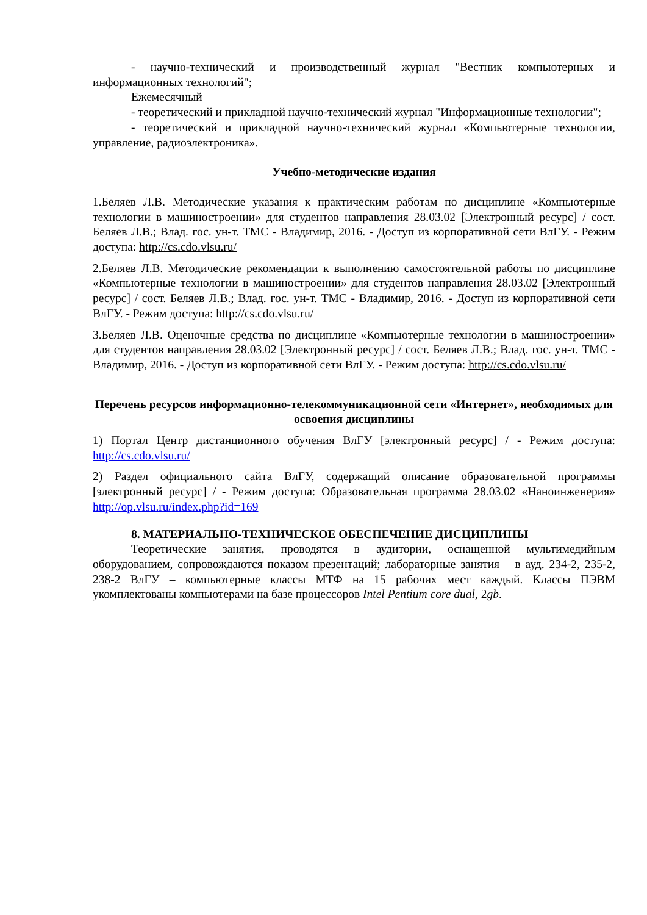- научно-технический и производственный журнал "Вестник компьютерных и информационных технологий";
Ежемесячный
- теоретический и прикладной научно-технический журнал "Информационные технологии";
- теоретический и прикладной научно-технический журнал «Компьютерные технологии, управление, радиоэлектроника».
Учебно-методические издания
1.Беляев Л.В. Методические указания к практическим работам по дисциплине «Компьютерные технологии в машиностроении» для студентов направления 28.03.02 [Электронный ресурс] / сост. Беляев Л.В.; Влад. гос. ун-т. ТМС - Владимир, 2016. - Доступ из корпоративной сети ВлГУ. - Режим доступа: http://cs.cdo.vlsu.ru/
2.Беляев Л.В. Методические рекомендации к выполнению самостоятельной работы по дисциплине «Компьютерные технологии в машиностроении» для студентов направления 28.03.02 [Электронный ресурс] / сост. Беляев Л.В.; Влад. гос. ун-т. ТМС - Владимир, 2016. - Доступ из корпоративной сети ВлГУ. - Режим доступа: http://cs.cdo.vlsu.ru/
3.Беляев Л.В. Оценочные средства по дисциплине «Компьютерные технологии в машиностроении» для студентов направления 28.03.02 [Электронный ресурс] / сост. Беляев Л.В.; Влад. гос. ун-т. ТМС - Владимир, 2016. - Доступ из корпоративной сети ВлГУ. - Режим доступа: http://cs.cdo.vlsu.ru/
Перечень ресурсов информационно-телекоммуникационной сети «Интернет», необходимых для освоения дисциплины
1) Портал Центр дистанционного обучения ВлГУ [электронный ресурс] / - Режим доступа: http://cs.cdo.vlsu.ru/
2) Раздел официального сайта ВлГУ, содержащий описание образовательной программы [электронный ресурс] / - Режим доступа: Образовательная программа 28.03.02 «Наноинженерия» http://op.vlsu.ru/index.php?id=169
8. МАТЕРИАЛЬНО-ТЕХНИЧЕСКОЕ ОБЕСПЕЧЕНИЕ ДИСЦИПЛИНЫ
Теоретические занятия, проводятся в аудитории, оснащенной мультимедийным оборудованием, сопровождаются показом презентаций; лабораторные занятия – в ауд. 234-2, 235-2, 238-2 ВлГУ – компьютерные классы МТФ на 15 рабочих мест каждый. Классы ПЭВМ укомплектованы компьютерами на базе процессоров Intel Pentium core dual, 2gb.